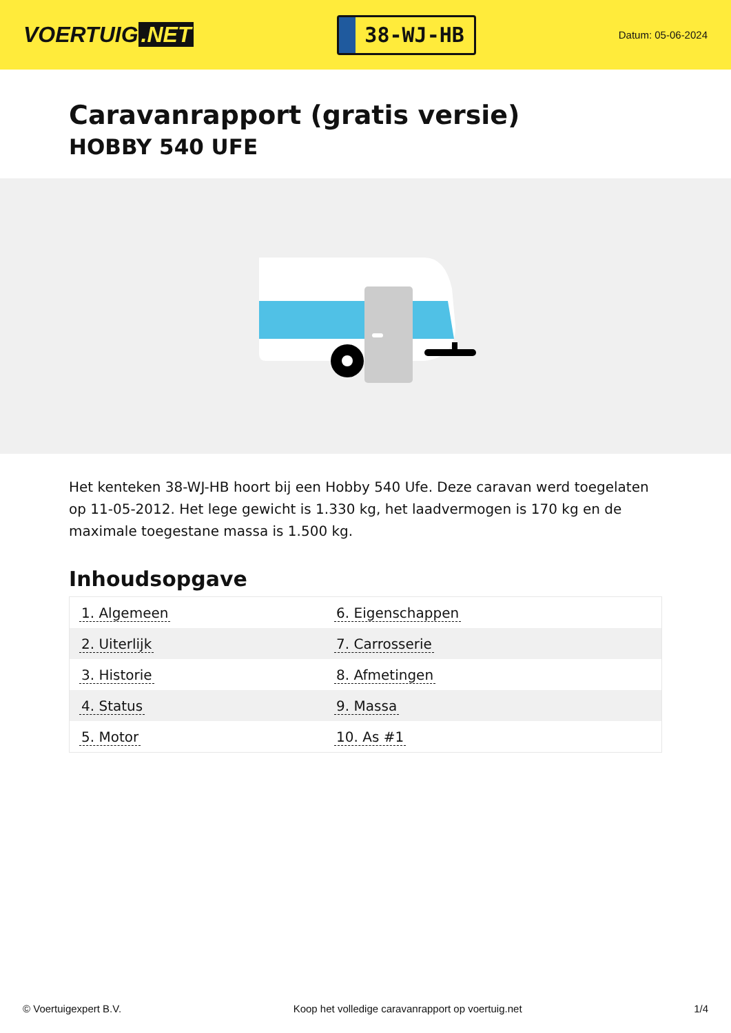VOERTUIG.NET
38-WJ-HB
Datum: 05-06-2024
Caravanrapport (gratis versie)
HOBBY 540 UFE
Het kenteken 38-WJ-HB hoort bij een Hobby 540 Ufe. Deze caravan werd toegelaten op 11-05-2012. Het lege gewicht is 1.330 kg, het laadvermogen is 170 kg en de maximale toegestane massa is 1.500 kg.
Inhoudsopgave
| 1. Algemeen | 6. Eigenschappen |
| 2. Uiterlijk | 7. Carrosserie |
| 3. Historie | 8. Afmetingen |
| 4. Status | 9. Massa |
| 5. Motor | 10. As #1 |
© Voertuigexpert B.V. Koop het volledige caravanrapport op voertuig.net 1/4